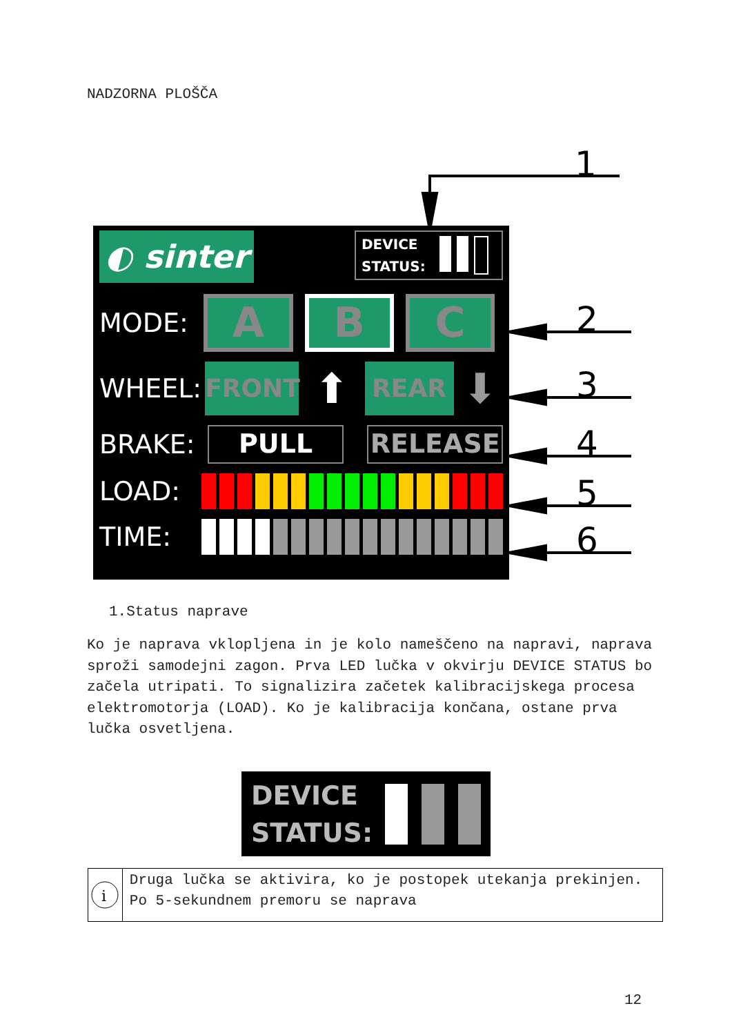NADZORNA PLOŠČA
1
2
3
4
5
6
◐ sinter
DEVICE
STATUS:
MODE:
A B C
WHEEL:
FRONT
⬆
REAR
⬇
BRAKE:
PULL RELEASE
LOAD:
TIME:
1.Status naprave
Ko je naprava vklopljena in je kolo nameščeno na napravi, naprava sproži samodejni zagon. Prva LED lučka v okvirju DEVICE STATUS bo začela utripati. To signalizira začetek kalibracijskega procesa elektromotorja (LOAD). Ko je kalibracija končana, ostane prva lučka osvetljena.
DEVICE
STATUS:
i
Druga lučka se aktivira, ko je postopek utekanja prekinjen. Po 5-sekundnem premoru se naprava
12